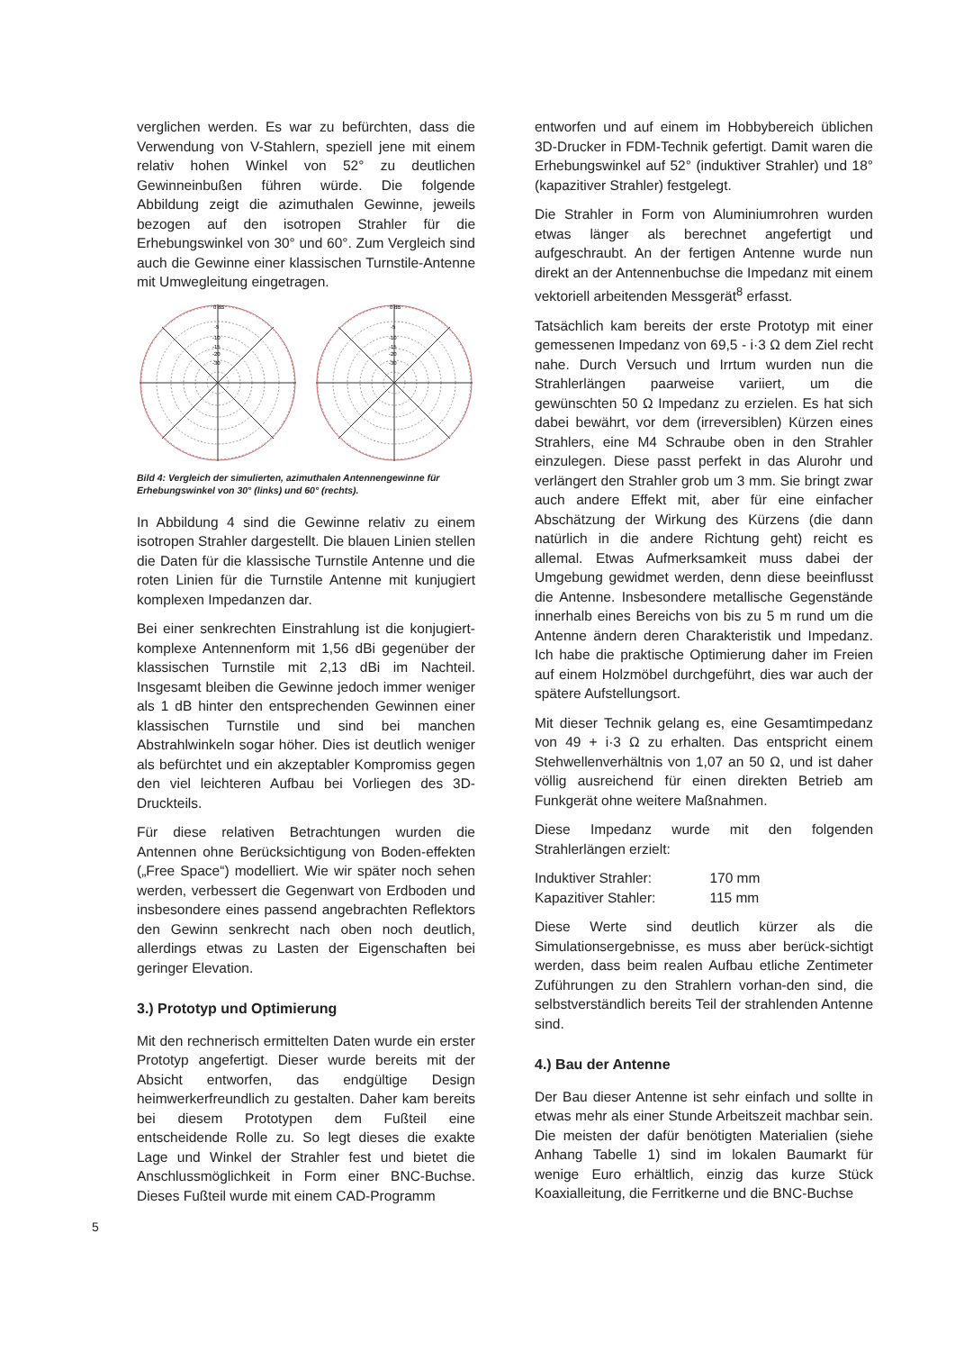verglichen werden. Es war zu befürchten, dass die Verwendung von V-Stahlern, speziell jene mit einem relativ hohen Winkel von 52° zu deutlichen Gewinneinbußen führen würde. Die folgende Abbildung zeigt die azimuthalen Gewinne, jeweils bezogen auf den isotropen Strahler für die Erhebungswinkel von 30° und 60°. Zum Vergleich sind auch die Gewinne einer klassischen Turnstile-Antenne mit Umwegleitung eingetragen.
0 dB
-5
-10
-15
-20
-30
0 dB
-5
-10
-15
-20
-30
Bild 4: Vergleich der simulierten, azimuthalen Antennengewinne für Erhebungswinkel von 30° (links) und 60° (rechts).
In Abbildung 4 sind die Gewinne relativ zu einem isotropen Strahler dargestellt. Die blauen Linien stellen die Daten für die klassische Turnstile Antenne und die roten Linien für die Turnstile Antenne mit kunjugiert komplexen Impedanzen dar.
Bei einer senkrechten Einstrahlung ist die konjugiert-komplexe Antennenform mit 1,56 dBi gegenüber der klassischen Turnstile mit 2,13 dBi im Nachteil. Insgesamt bleiben die Gewinne jedoch immer weniger als 1 dB hinter den entsprechenden Gewinnen einer klassischen Turnstile und sind bei manchen Abstrahlwinkeln sogar höher. Dies ist deutlich weniger als befürchtet und ein akzeptabler Kompromiss gegen den viel leichteren Aufbau bei Vorliegen des 3D-Druckteils.
Für diese relativen Betrachtungen wurden die Antennen ohne Berücksichtigung von Boden-effekten („Free Space“) modelliert. Wie wir später noch sehen werden, verbessert die Gegenwart von Erdboden und insbesondere eines passend angebrachten Reflektors den Gewinn senkrecht nach oben noch deutlich, allerdings etwas zu Lasten der Eigenschaften bei geringer Elevation.
3.) Prototyp und Optimierung
Mit den rechnerisch ermittelten Daten wurde ein erster Prototyp angefertigt. Dieser wurde bereits mit der Absicht entworfen, das endgültige Design heimwerkerfreundlich zu gestalten. Daher kam bereits bei diesem Prototypen dem Fußteil eine entscheidende Rolle zu. So legt dieses die exakte Lage und Winkel der Strahler fest und bietet die Anschlussmöglichkeit in Form einer BNC-Buchse. Dieses Fußteil wurde mit einem CAD-Programm
entworfen und auf einem im Hobbybereich üblichen 3D-Drucker in FDM-Technik gefertigt. Damit waren die Erhebungswinkel auf 52° (induktiver Strahler) und 18° (kapazitiver Strahler) festgelegt.
Die Strahler in Form von Aluminiumrohren wurden etwas länger als berechnet angefertigt und aufgeschraubt. An der fertigen Antenne wurde nun direkt an der Antennenbuchse die Impedanz mit einem vektoriell arbeitenden Messgerät<sup>8</sup> erfasst.
Tatsächlich kam bereits der erste Prototyp mit einer gemessenen Impedanz von 69,5 - i·3 Ω dem Ziel recht nahe. Durch Versuch und Irrtum wurden nun die Strahlerlängen paarweise variiert, um die gewünschten 50 Ω Impedanz zu erzielen. Es hat sich dabei bewährt, vor dem (irreversiblen) Kürzen eines Strahlers, eine M4 Schraube oben in den Strahler einzulegen. Diese passt perfekt in das Alurohr und verlängert den Strahler grob um 3 mm. Sie bringt zwar auch andere Effekt mit, aber für eine einfacher Abschätzung der Wirkung des Kürzens (die dann natürlich in die andere Richtung geht) reicht es allemal. Etwas Aufmerksamkeit muss dabei der Umgebung gewidmet werden, denn diese beeinflusst die Antenne. Insbesondere metallische Gegenstände innerhalb eines Bereichs von bis zu 5 m rund um die Antenne ändern deren Charakteristik und Impedanz. Ich habe die praktische Optimierung daher im Freien auf einem Holzmöbel durchgeführt, dies war auch der spätere Aufstellungsort.
Mit dieser Technik gelang es, eine Gesamtimpedanz von 49 + i·3 Ω zu erhalten. Das entspricht einem Stehwellenverhältnis von 1,07 an 50 Ω, und ist daher völlig ausreichend für einen direkten Betrieb am Funkgerät ohne weitere Maßnahmen.
Diese Impedanz wurde mit den folgenden Strahlerlängen erzielt:
| Induktiver Strahler: | 170 mm |
| Kapazitiver Stahler: | 115 mm |
Diese Werte sind deutlich kürzer als die Simulationsergebnisse, es muss aber berück-sichtigt werden, dass beim realen Aufbau etliche Zentimeter Zuführungen zu den Strahlern vorhan-den sind, die selbstverständlich bereits Teil der strahlenden Antenne sind.
4.) Bau der Antenne
Der Bau dieser Antenne ist sehr einfach und sollte in etwas mehr als einer Stunde Arbeitszeit machbar sein. Die meisten der dafür benötigten Materialien (siehe Anhang Tabelle 1) sind im lokalen Baumarkt für wenige Euro erhältlich, einzig das kurze Stück Koaxialleitung, die Ferritkerne und die BNC-Buchse
5